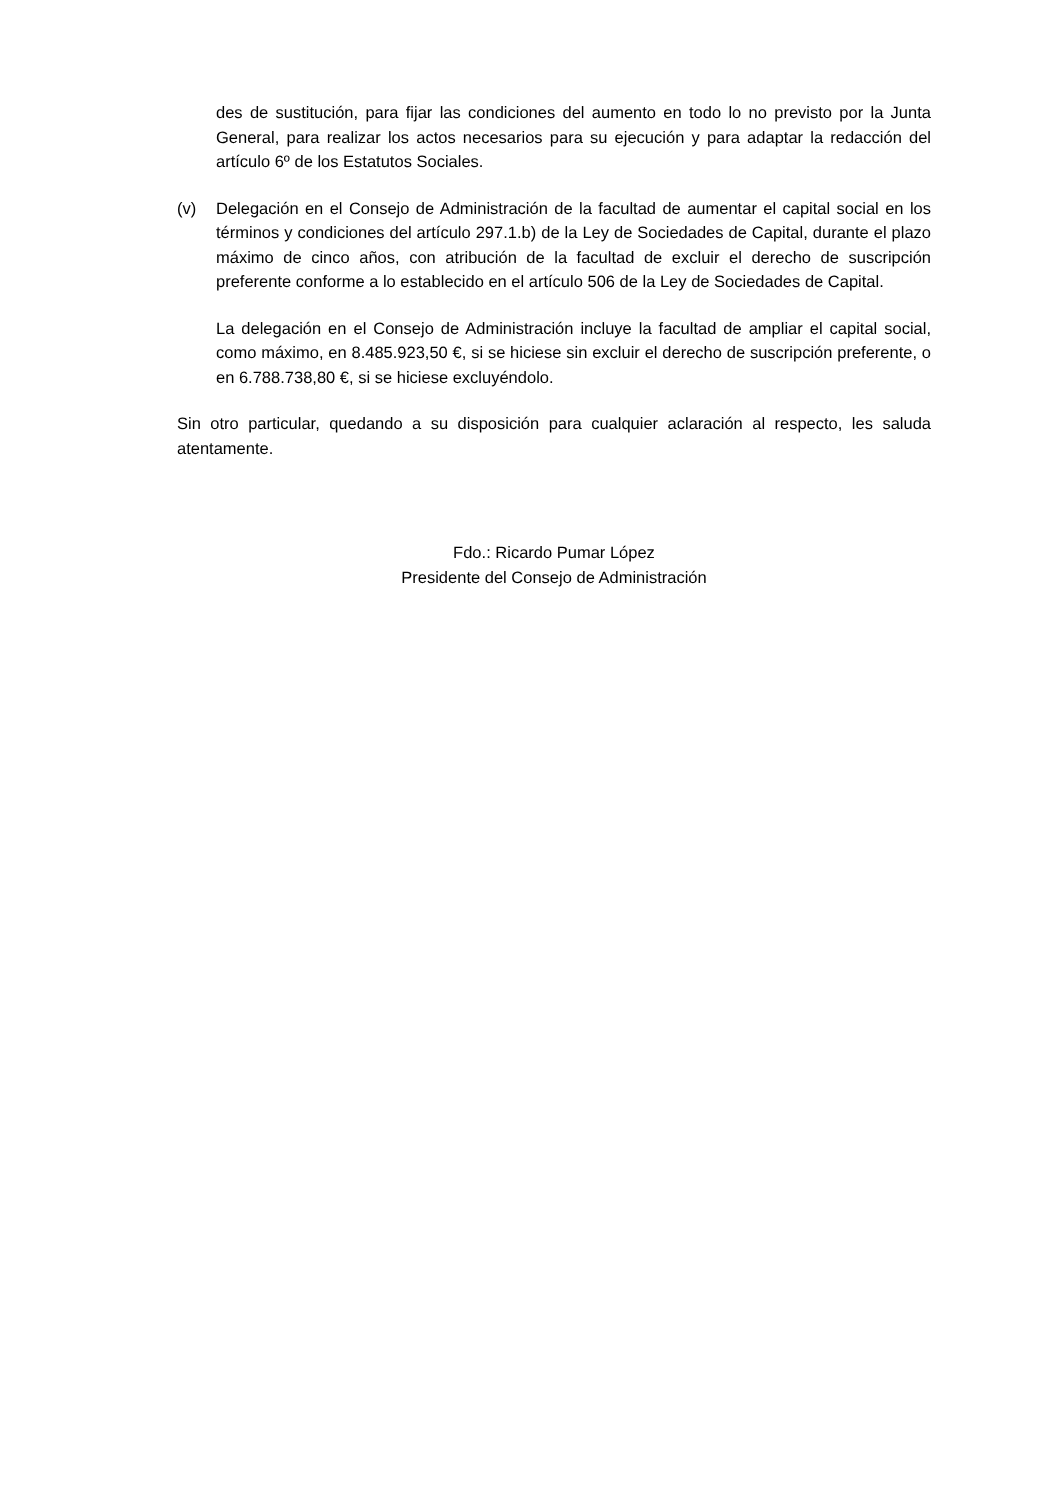des de sustitución, para fijar las condiciones del aumento en todo lo no previsto por la Junta General, para realizar los actos necesarios para su ejecución y para adaptar la redacción del artículo 6º de los Estatutos Sociales.
(v) Delegación en el Consejo de Administración de la facultad de aumentar el capital social en los términos y condiciones del artículo 297.1.b) de la Ley de Sociedades de Capital, durante el plazo máximo de cinco años, con atribución de la facultad de excluir el derecho de suscripción preferente conforme a lo establecido en el artículo 506 de la Ley de Sociedades de Capital.
La delegación en el Consejo de Administración incluye la facultad de ampliar el capital social, como máximo, en 8.485.923,50 €, si se hiciese sin excluir el derecho de suscripción preferente, o en 6.788.738,80 €, si se hiciese excluyéndolo.
Sin otro particular, quedando a su disposición para cualquier aclaración al respecto, les saluda atentamente.
Fdo.: Ricardo Pumar López
Presidente del Consejo de Administración